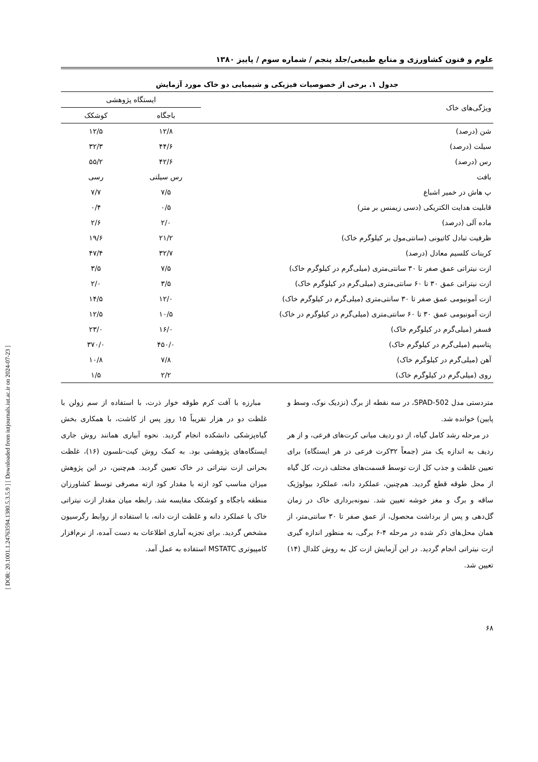[ DOR: 20.1001.1.24763594.1380.5.3.5.9 ] [ Downloaded from iutjournals.iut.ac.ir on 2024-07-23 ]
علوم و فنون کشاورزی و منابع طبیعی/جلد پنجم / شماره سوم / پاییز ۱۳۸۰
جدول ۱. برخی از خصوصیات فیزیکی و شیمیایی دو خاک مورد آزمایش
| ویژگی‌های خاک | ایستگاه پژوهشی | |
| --- | --- | --- |
| | باجگاه | کوشکک |
| شن (درصد) | ۱۲/۸ | ۱۲/۵ |
| سیلت (درصد) | ۴۴/۶ | ۳۲/۳ |
| رس (درصد) | ۴۲/۶ | ۵۵/۲ |
| بافت | رس سیلتی | رسی |
| پ هاش در خمیر اشباع | ۷/۵ | ۷/۷ |
| قابلیت هدایت الکتریکی (دسی زیمنس بر متر) | ۰/۵ | ۰/۴ |
| ماده آلی (درصد) | ۲/۰ | ۲/۶ |
| ظرفیت تبادل کاتیونی (سانتی‌مول بر کیلوگرم خاک) | ۲۱/۲ | ۱۹/۶ |
| کربنات کلسیم معادل (درصد) | ۳۲/۷ | ۴۷/۴ |
| ازت نیتراتی عمق صفر تا ۳۰ سانتی‌متری (میلی‌گرم در کیلوگرم خاک) | ۷/۵ | ۳/۵ |
| ازت نیتراتی عمق ۳۰ تا ۶۰ سانتی‌متری (میلی‌گرم در کیلوگرم خاک) | ۳/۵ | ۲/۰ |
| ازت آمونیومی عمق صفر تا ۳۰ سانتی‌متری (میلی‌گرم در کیلوگرم خاک) | ۱۲/۰ | ۱۴/۵ |
| ازت آمونیومی عمق ۳۰ تا ۶۰ سانتی‌متری (میلی‌گرم در کیلوگرم در خاک) | ۱۰/۵ | ۱۲/۵ |
| فسفر (میلی‌گرم در کیلوگرم خاک) | ۱۶/۰ | ۲۳/۰ |
| پتاسیم (میلی‌گرم در کیلوگرم خاک) | ۴۵۰/۰ | ۳۷۰/۰ |
| آهن (میلی‌گرم در کیلوگرم خاک) | ۷/۸ | ۱۰/۸ |
| روی (میلی‌گرم در کیلوگرم خاک) | ۲/۲ | ۱/۵ |
متردستی مدل SPAD-502، در سه نقطه از برگ (نزدیک نوک، وسط و پایین) خوانده شد.
در مرحله رشد کامل گیاه، از دو ردیف میانی کرت‌های فرعی، و از هر ردیف به اندازه یک متر (جمعاً ۳۲کرت فرعی در هر ایستگاه) برای تعیین غلظت و جذب کل ازت توسط قسمت‌های مختلف ذرت، کل گیاه از محل طوقه قطع گردید. هم‌چنین، عملکرد دانه، عملکرد بیولوژیک ساقه و برگ و مغز خوشه تعیین شد. نمونه‌برداری خاک در زمان گل‌دهی و پس از برداشت محصول، از عمق صفر تا ۳۰ سانتی‌متر، از همان محل‌های ذکر شده در مرحله ۴-۶ برگی، به منظور اندازه گیری ازت نیتراتی انجام گردید. در این آزمایش ازت کل به روش کلدال (۱۴) تعیین شد.
مبارزه با آفت کرم طوقه خوار ذرت، با استفاده از سم زولن با غلظت دو در هزار تقریباً ۱۵ روز پس از کاشت، با همکاری بخش گیاه‌پزشکی دانشکده انجام گردید. نحوه آبیاری همانند روش جاری ایستگاه‌های پژوهشی بود. به کمک روش کیت-نلسون (۱۶)، غلظت بحرانی ازت نیتراتی در خاک تعیین گردید. هم‌چنین، در این پژوهش میزان مناسب کود ازته با مقدار کود ازته مصرفی توسط کشاورزان منطقه باجگاه و کوشکک مقایسه شد. رابطه میان مقدار ازت نیتراتی خاک با عملکرد دانه و غلظت ازت دانه، با استفاده از روابط رگرسیون مشخص گردید. برای تجزیه آماری اطلاعات به دست آمده، از نرم‌افزار کامپیوتری MSTATC استفاده به عمل آمد.
۶۸